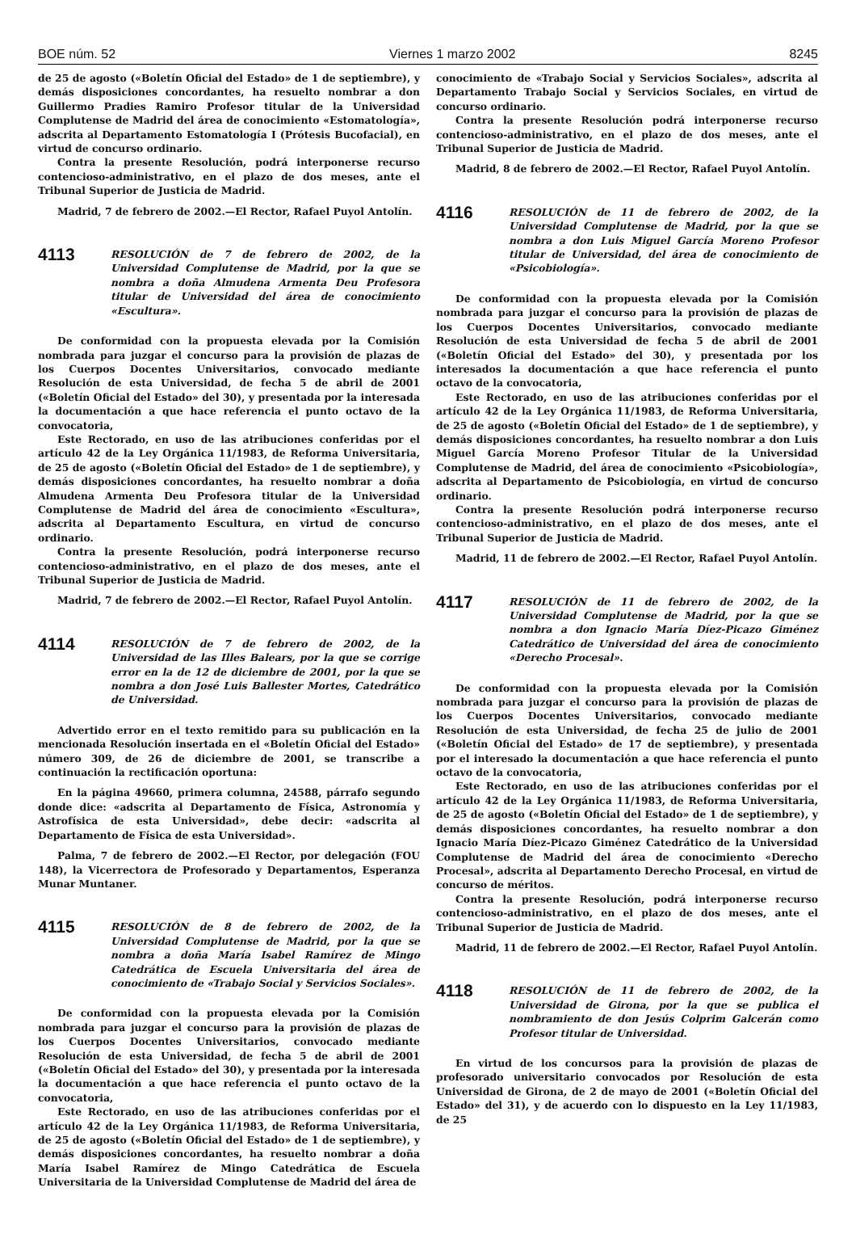BOE núm. 52 Viernes 1 marzo 2002 8245
de 25 de agosto («Boletín Oficial del Estado» de 1 de septiembre), y demás disposiciones concordantes, ha resuelto nombrar a don Guillermo Pradies Ramiro Profesor titular de la Universidad Complutense de Madrid del área de conocimiento «Estomatología», adscrita al Departamento Estomatología I (Prótesis Bucofacial), en virtud de concurso ordinario.
Contra la presente Resolución, podrá interponerse recurso contencioso-administrativo, en el plazo de dos meses, ante el Tribunal Superior de Justicia de Madrid.
Madrid, 7 de febrero de 2002.—El Rector, Rafael Puyol Antolín.
4113
RESOLUCIÓN de 7 de febrero de 2002, de la Universidad Complutense de Madrid, por la que se nombra a doña Almudena Armenta Deu Profesora titular de Universidad del área de conocimiento «Escultura».
De conformidad con la propuesta elevada por la Comisión nombrada para juzgar el concurso para la provisión de plazas de los Cuerpos Docentes Universitarios, convocado mediante Resolución de esta Universidad, de fecha 5 de abril de 2001 («Boletín Oficial del Estado» del 30), y presentada por la interesada la documentación a que hace referencia el punto octavo de la convocatoria,
Este Rectorado, en uso de las atribuciones conferidas por el artículo 42 de la Ley Orgánica 11/1983, de Reforma Universitaria, de 25 de agosto («Boletín Oficial del Estado» de 1 de septiembre), y demás disposiciones concordantes, ha resuelto nombrar a doña Almudena Armenta Deu Profesora titular de la Universidad Complutense de Madrid del área de conocimiento «Escultura», adscrita al Departamento Escultura, en virtud de concurso ordinario.
Contra la presente Resolución, podrá interponerse recurso contencioso-administrativo, en el plazo de dos meses, ante el Tribunal Superior de Justicia de Madrid.
Madrid, 7 de febrero de 2002.—El Rector, Rafael Puyol Antolín.
4114
RESOLUCIÓN de 7 de febrero de 2002, de la Universidad de las Illes Balears, por la que se corrige error en la de 12 de diciembre de 2001, por la que se nombra a don José Luis Ballester Mortes, Catedrático de Universidad.
Advertido error en el texto remitido para su publicación en la mencionada Resolución insertada en el «Boletín Oficial del Estado» número 309, de 26 de diciembre de 2001, se transcribe a continuación la rectificación oportuna:
En la página 49660, primera columna, 24588, párrafo segundo donde dice: «adscrita al Departamento de Física, Astronomía y Astrofísica de esta Universidad», debe decir: «adscrita al Departamento de Física de esta Universidad».
Palma, 7 de febrero de 2002.—El Rector, por delegación (FOU 148), la Vicerrectora de Profesorado y Departamentos, Esperanza Munar Muntaner.
4115
RESOLUCIÓN de 8 de febrero de 2002, de la Universidad Complutense de Madrid, por la que se nombra a doña María Isabel Ramírez de Mingo Catedrática de Escuela Universitaria del área de conocimiento de «Trabajo Social y Servicios Sociales».
De conformidad con la propuesta elevada por la Comisión nombrada para juzgar el concurso para la provisión de plazas de los Cuerpos Docentes Universitarios, convocado mediante Resolución de esta Universidad, de fecha 5 de abril de 2001 («Boletín Oficial del Estado» del 30), y presentada por la interesada la documentación a que hace referencia el punto octavo de la convocatoria,
Este Rectorado, en uso de las atribuciones conferidas por el artículo 42 de la Ley Orgánica 11/1983, de Reforma Universitaria, de 25 de agosto («Boletín Oficial del Estado» de 1 de septiembre), y demás disposiciones concordantes, ha resuelto nombrar a doña María Isabel Ramírez de Mingo Catedrática de Escuela Universitaria de la Universidad Complutense de Madrid del área de
conocimiento de «Trabajo Social y Servicios Sociales», adscrita al Departamento Trabajo Social y Servicios Sociales, en virtud de concurso ordinario.
Contra la presente Resolución podrá interponerse recurso contencioso-administrativo, en el plazo de dos meses, ante el Tribunal Superior de Justicia de Madrid.
Madrid, 8 de febrero de 2002.—El Rector, Rafael Puyol Antolín.
4116
RESOLUCIÓN de 11 de febrero de 2002, de la Universidad Complutense de Madrid, por la que se nombra a don Luis Miguel García Moreno Profesor titular de Universidad, del área de conocimiento de «Psicobiología».
De conformidad con la propuesta elevada por la Comisión nombrada para juzgar el concurso para la provisión de plazas de los Cuerpos Docentes Universitarios, convocado mediante Resolución de esta Universidad de fecha 5 de abril de 2001 («Boletín Oficial del Estado» del 30), y presentada por los interesados la documentación a que hace referencia el punto octavo de la convocatoria,
Este Rectorado, en uso de las atribuciones conferidas por el artículo 42 de la Ley Orgánica 11/1983, de Reforma Universitaria, de 25 de agosto («Boletín Oficial del Estado» de 1 de septiembre), y demás disposiciones concordantes, ha resuelto nombrar a don Luis Miguel García Moreno Profesor Titular de la Universidad Complutense de Madrid, del área de conocimiento «Psicobiología», adscrita al Departamento de Psicobiología, en virtud de concurso ordinario.
Contra la presente Resolución podrá interponerse recurso contencioso-administrativo, en el plazo de dos meses, ante el Tribunal Superior de Justicia de Madrid.
Madrid, 11 de febrero de 2002.—El Rector, Rafael Puyol Antolín.
4117
RESOLUCIÓN de 11 de febrero de 2002, de la Universidad Complutense de Madrid, por la que se nombra a don Ignacio María Díez-Picazo Giménez Catedrático de Universidad del área de conocimiento «Derecho Procesal».
De conformidad con la propuesta elevada por la Comisión nombrada para juzgar el concurso para la provisión de plazas de los Cuerpos Docentes Universitarios, convocado mediante Resolución de esta Universidad, de fecha 25 de julio de 2001 («Boletín Oficial del Estado» de 17 de septiembre), y presentada por el interesado la documentación a que hace referencia el punto octavo de la convocatoria,
Este Rectorado, en uso de las atribuciones conferidas por el artículo 42 de la Ley Orgánica 11/1983, de Reforma Universitaria, de 25 de agosto («Boletín Oficial del Estado» de 1 de septiembre), y demás disposiciones concordantes, ha resuelto nombrar a don Ignacio María Díez-Picazo Giménez Catedrático de la Universidad Complutense de Madrid del área de conocimiento «Derecho Procesal», adscrita al Departamento Derecho Procesal, en virtud de concurso de méritos.
Contra la presente Resolución, podrá interponerse recurso contencioso-administrativo, en el plazo de dos meses, ante el Tribunal Superior de Justicia de Madrid.
Madrid, 11 de febrero de 2002.—El Rector, Rafael Puyol Antolín.
4118
RESOLUCIÓN de 11 de febrero de 2002, de la Universidad de Girona, por la que se publica el nombramiento de don Jesús Colprim Galcerán como Profesor titular de Universidad.
En virtud de los concursos para la provisión de plazas de profesorado universitario convocados por Resolución de esta Universidad de Girona, de 2 de mayo de 2001 («Boletín Oficial del Estado» del 31), y de acuerdo con lo dispuesto en la Ley 11/1983, de 25